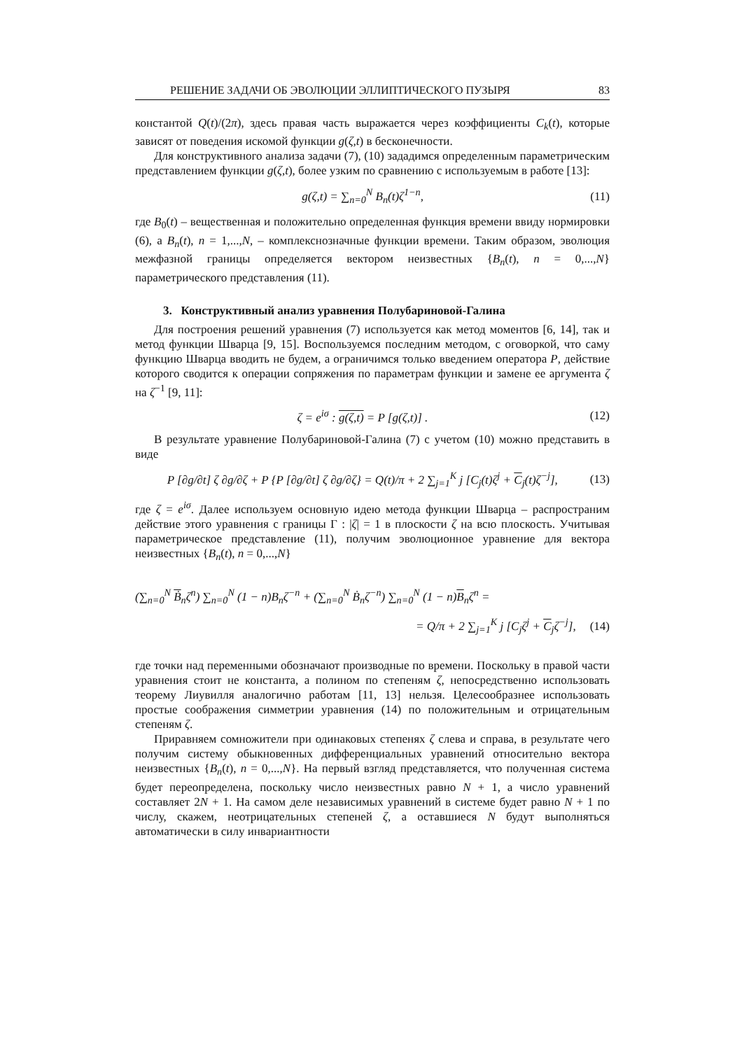РЕШЕНИЕ ЗАДАЧИ ОБ ЭВОЛЮЦИИ ЭЛЛИПТИЧЕСКОГО ПУЗЫРЯ 83
константой Q(t)/(2π), здесь правая часть выражается через коэффициенты C<sub>k</sub>(t), которые зависят от поведения искомой функции g(ζ,t) в бесконечности.
Для конструктивного анализа задачи (7), (10) зададимся определенным параметрическим представлением функции g(ζ,t), более узким по сравнению с используемым в работе [13]:
g(ζ,t) = ∑<sub>n=0</sub><sup>N</sup> B<sub>n</sub>(t)ζ<sup>1−n</sup>, (11)
где B<sub>0</sub>(t) – вещественная и положительно определенная функция времени ввиду нормировки (6), а B<sub>n</sub>(t), n = 1,...,N, – комплекснозначные функции времени. Таким образом, эволюция межфазной границы определяется вектором неизвестных {B<sub>n</sub>(t), n = 0,...,N} параметрического представления (11).
3. Конструктивный анализ уравнения Полубариновой-Галина
Для построения решений уравнения (7) используется как метод моментов [6, 14], так и метод функции Шварца [9, 15]. Воспользуемся последним методом, с оговоркой, что саму функцию Шварца вводить не будем, а ограничимся только введением оператора P, действие которого сводится к операции сопряжения по параметрам функции и замене ее аргумента ζ на ζ<sup>−1</sup> [9, 11]:
ζ = e<sup>iσ</sup> : g(ζ,t) = P [g(ζ,t)] . (12)
В результате уравнение Полубариновой-Галина (7) с учетом (10) можно представить в виде
P [∂g/∂t] ζ ∂g/∂ζ + P {P [∂g/∂t] ζ ∂g/∂ζ} = Q(t)/π + 2 ∑<sub>j=1</sub><sup>K</sup> j [C<sub>j</sub>(t)ζ<sup>j</sup> + C<sub>j</sub>(t)ζ<sup>−j</sup>], (13)
где ζ = e<sup>iσ</sup>. Далее используем основную идею метода функции Шварца – распространим действие этого уравнения с границы Γ : |ζ| = 1 в плоскости ζ на всю плоскость. Учитывая параметрическое представление (11), получим эволюционное уравнение для вектора неизвестных {B<sub>n</sub>(t), n = 0,...,N}
(∑<sub>n=0</sub><sup>N</sup> Ḃ<sub>n</sub>ζ<sup>n</sup>) ∑<sub>n=0</sub><sup>N</sup> (1 − n)B<sub>n</sub>ζ<sup>−n</sup> + (∑<sub>n=0</sub><sup>N</sup> Ḃ<sub>n</sub>ζ<sup>−n</sup>) ∑<sub>n=0</sub><sup>N</sup> (1 − n)B<sub>n</sub>ζ<sup>n</sup> =
= Q/π + 2 ∑<sub>j=1</sub><sup>K</sup> j [C<sub>j</sub>ζ<sup>j</sup> + C<sub>j</sub>ζ<sup>−j</sup>], (14)
где точки над переменными обозначают производные по времени. Поскольку в правой части уравнения стоит не константа, а полином по степеням ζ, непосредственно использовать теорему Лиувилля аналогично работам [11, 13] нельзя. Целесообразнее использовать простые соображения симметрии уравнения (14) по положительным и отрицательным степеням ζ.
Приравняем сомножители при одинаковых степенях ζ слева и справа, в результате чего получим систему обыкновенных дифференциальных уравнений относительно вектора неизвестных {B<sub>n</sub>(t), n = 0,...,N}. На первый взгляд представляется, что полученная система будет переопределена, поскольку число неизвестных равно N + 1, а число уравнений составляет 2N + 1. На самом деле независимых уравнений в системе будет равно N + 1 по числу, скажем, неотрицательных степеней ζ, а оставшиеся N будут выполняться автоматически в силу инвариантности